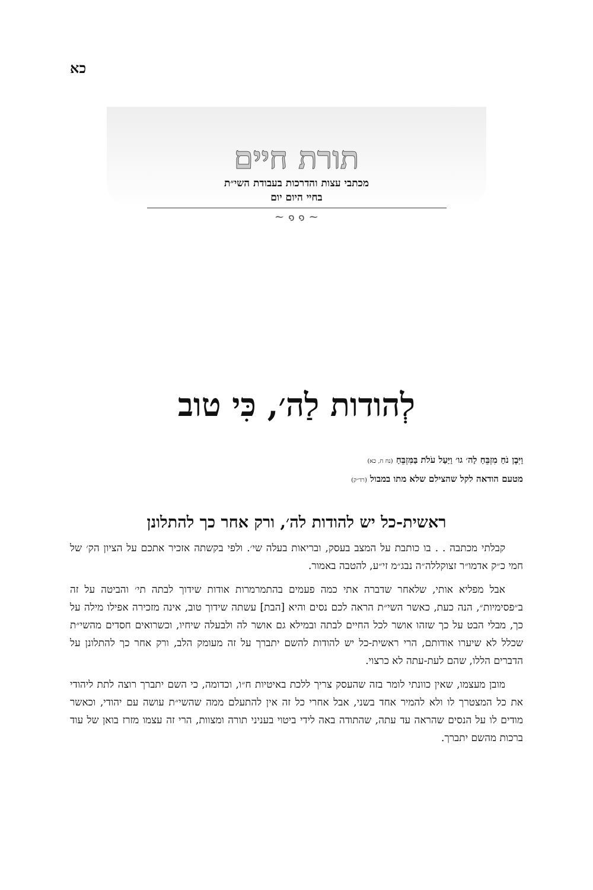כא
תורת חיים
מכתבי עצות והדרכות בעבודת השי״ת
בחיי היום יום
~ ๑ ๑ ~
לְהודות לַה׳, כִּי טוב
וַיִּבֶן נֹחַ מִזְבֵּחַ לַה׳ גו׳ וַיַּעַל עֹלֹת בַּמִּזְבֵּחַ (נח ח, כא)
מטעם הודאה לקל שהצילם שלא מתו במבול (רד״ק)
ראשית-כל יש להודות לה׳, ורק אחר כך להתלונן
קבלתי מכתבה . . בו כותבת על המצב בעסק, ובריאות בעלה שי׳. ולפי בקשתה אזכיר אתכם על הציון הק׳ של חמי כ״ק אדמו״ר זצוקללה״ה נבג״מ זי״ע, להטבה באמור.
אבל מפליא אותי, שלאחר שדברה אתי כמה פעמים בהתמרמרות אודות שידוך לבתה תי׳ והביטה על זה ב״פסימיות״, הנה כעת, כאשר השי״ת הראה לכם נסים והיא [הבת] עשתה שידוך טוב, אינה מזכירה אפילו מילה על כך, מבלי הבט על כך שזהו אושר לכל החיים לבתה ובמילא גם אושר לה ולבעלה שיחיו, וכשרואים חסדים מהשי״ת שכלל לא שיערו אודותם, הרי ראשית-כל יש להודות להשם יתברך על זה מעומק הלב, ורק אחר כך להתלונן על הדברים הללו, שהם לעת-עתה לא כרצוי.
מובן מעצמו, שאין כוונתי לומר בזה שהעסק צריך ללכת באיטיות ח״ו, וכדומה, כי השם יתברך רוצה לתת ליהודי את כל המצטרך לו ולא להמיר אחד בשני, אבל אחרי כל זה אין להתעלם ממה שהשי״ת עושה עם יהודי, וכאשר מודים לו על הנסים שהראה עד עתה, שהתודה באה לידי ביטוי בעניני תורה ומצוות, הרי זה עצמו מזרז בואן של עוד ברכות מהשם יתברך.